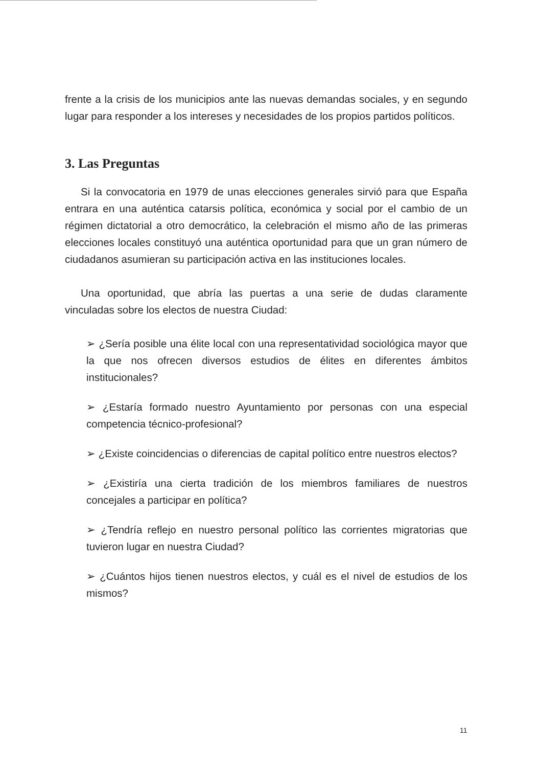frente a la crisis de los municipios ante las nuevas demandas sociales, y en segundo lugar para responder a los intereses y necesidades de los propios partidos políticos.
3. Las Preguntas
Si la convocatoria en 1979 de unas elecciones generales sirvió para que España entrara en una auténtica catarsis política, económica y social por el cambio de un régimen dictatorial a otro democrático, la celebración el mismo año de las primeras elecciones locales constituyó una auténtica oportunidad para que un gran número de ciudadanos asumieran su participación activa en las instituciones locales.
Una oportunidad, que abría las puertas a una serie de dudas claramente vinculadas sobre los electos de nuestra Ciudad:
➢ ¿Sería posible una élite local con una representatividad sociológica mayor que la que nos ofrecen diversos estudios de élites en diferentes ámbitos institucionales?
➢ ¿Estaría formado nuestro Ayuntamiento por personas con una especial competencia técnico-profesional?
➢ ¿Existe coincidencias o diferencias de capital político entre nuestros electos?
➢ ¿Existiría una cierta tradición de los miembros familiares de nuestros concejales a participar en política?
➢ ¿Tendría reflejo en nuestro personal político las corrientes migratorias que tuvieron lugar en nuestra Ciudad?
➢ ¿Cuántos hijos tienen nuestros electos, y cuál es el nivel de estudios de los mismos?
11